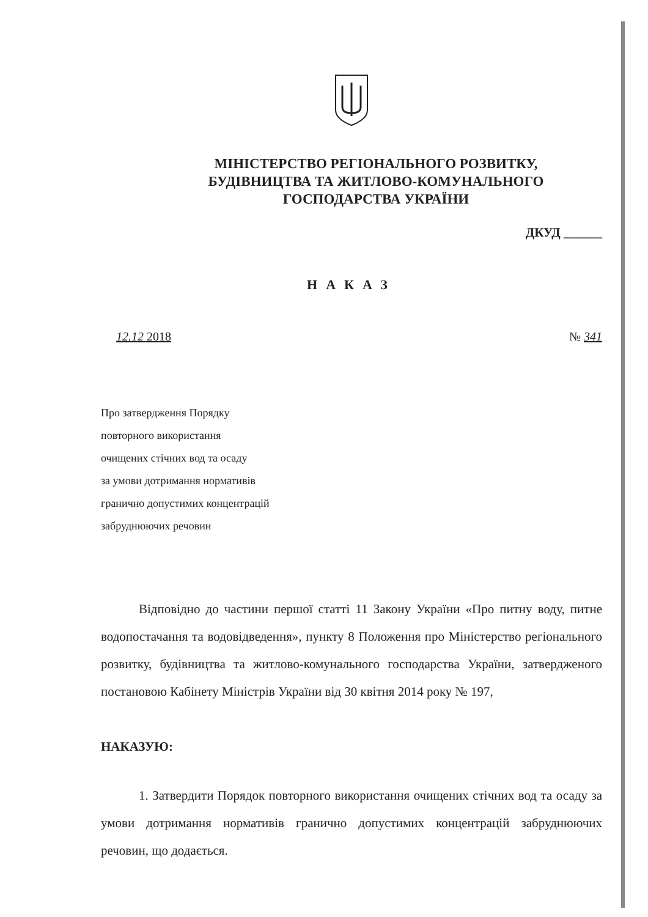МІНІСТЕРСТВО РЕГІОНАЛЬНОГО РОЗВИТКУ,
БУДІВНИЦТВА ТА ЖИТЛОВО-КОМУНАЛЬНОГО
ГОСПОДАРСТВА УКРАЇНИ
ДКУД ______
НАКАЗ
12.12 2018 № 341
Про затвердження Порядку
повторного використання
очищених стічних вод та осаду
за умови дотримання нормативів
гранично допустимих концентрацій
забруднюючих речовин
Відповідно до частини першої статті 11 Закону України «Про питну воду, питне водопостачання та водовідведення», пункту 8 Положення про Міністерство регіонального розвитку, будівництва та житлово-комунального господарства України, затвердженого постановою Кабінету Міністрів України від 30 квітня 2014 року № 197,
НАКАЗУЮ:
1. Затвердити Порядок повторного використання очищених стічних вод та осаду за умови дотримання нормативів гранично допустимих концентрацій забруднюючих речовин, що додається.